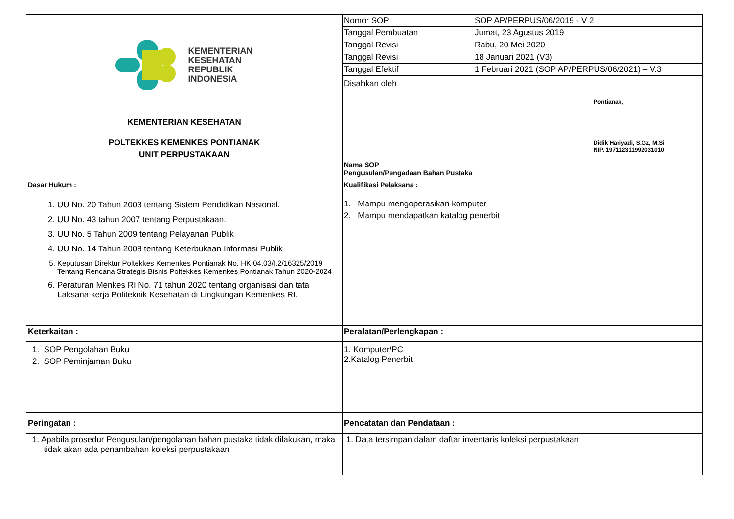| KEMENTERIAN KESEHATAN REPUBLIK INDONESIA KEMENTERIAN KESEHATAN POLTEKKES KEMENKES PONTIANAK UNIT PERPUSTAKAAN | / Nomor SOP / SOP AP/PERPUS/06/2019 - V 2 / / Tanggal Pembuatan / Jumat, 23 Agustus 2019 / / Tanggal Revisi / Rabu, 20 Mei 2020 / / Tanggal Revisi / 18 Januari 2021 (V3) / / Tanggal Efektif / 1 Februari 2021 (SOP AP/PERPUS/06/2021) – V.3 / Disahkan oleh Pontianak, Didik Hariyadi, S.Gz, M.Si NIP. 197112311992031010 Nama SOP Pengusulan/Pengadaan Bahan Pustaka |
| Dasar Hukum : | Kualifikasi Pelaksana : |
| 1. UU No. 20 Tahun 2003 tentang Sistem Pendidikan Nasional. 2. UU No. 43 tahun 2007 tentang Perpustakaan. 3. UU No. 5 Tahun 2009 tentang Pelayanan Publik 4. UU No. 14 Tahun 2008 tentang Keterbukaan Informasi Publik 5. Keputusan Direktur Poltekkes Kemenkes Pontianak No. HK.04.03/I.2/16325/2019 Tentang Rencana Strategis Bisnis Poltekkes Kemenkes Pontianak Tahun 2020-2024 6. Peraturan Menkes RI No. 71 tahun 2020 tentang organisasi dan tata Laksana kerja Politeknik Kesehatan di Lingkungan Kemenkes RI. | 1. Mampu mengoperasikan komputer 2. Mampu mendapatkan katalog penerbit |
| Keterkaitan : | Peralatan/Perlengkapan : |
| 1. SOP Pengolahan Buku 2. SOP Peminjaman Buku | 1. Komputer/PC 2.Katalog Penerbit |
| Peringatan : | Pencatatan dan Pendataan : |
| 1. Apabila prosedur Pengusulan/pengolahan bahan pustaka tidak dilakukan, maka tidak akan ada penambahan koleksi perpustakaan | 1. Data tersimpan dalam daftar inventaris koleksi perpustakaan |